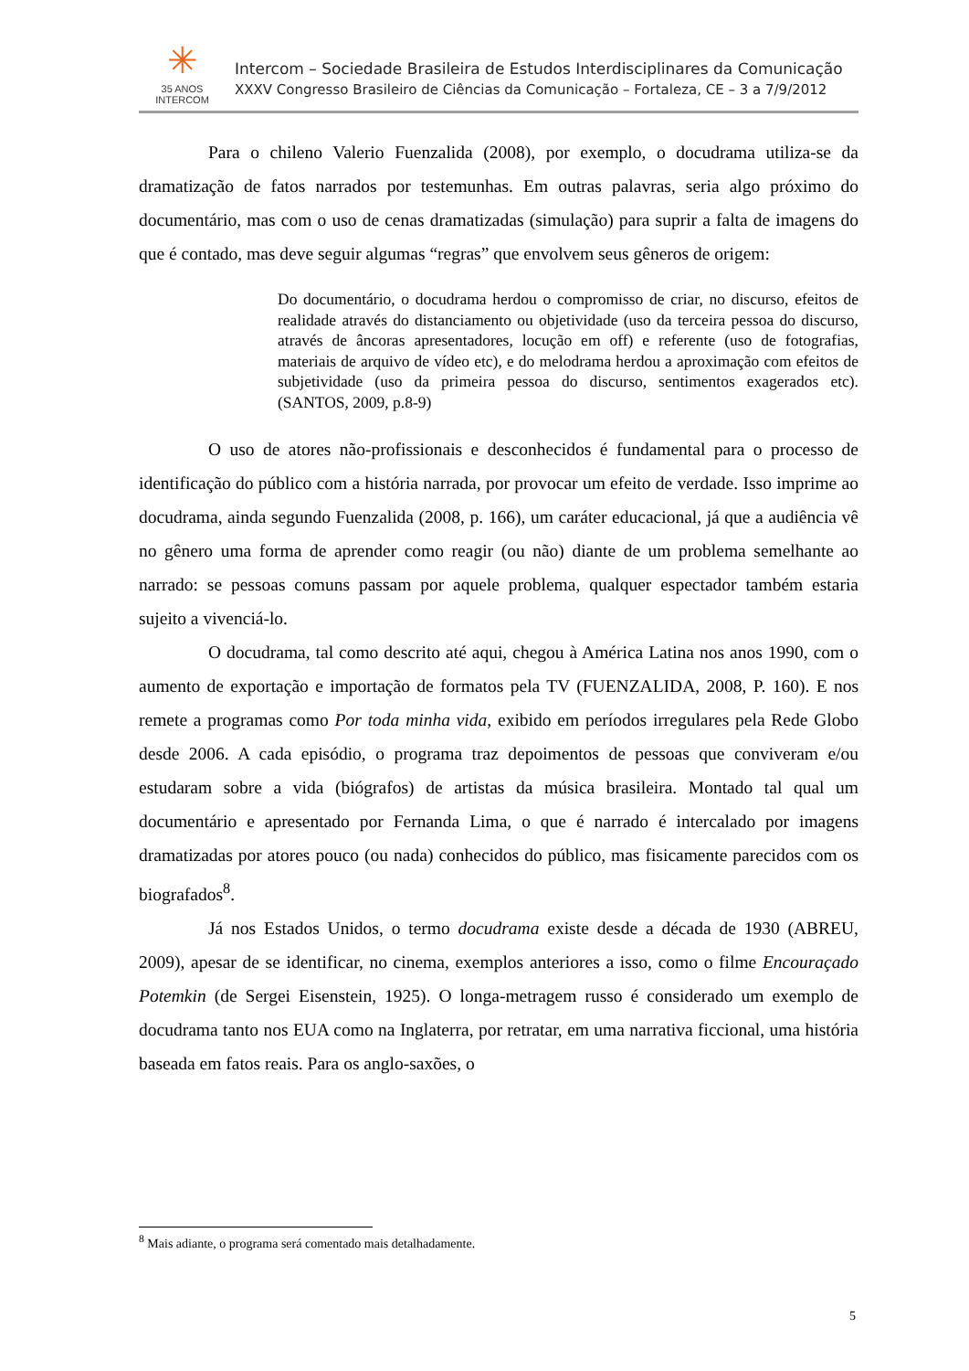✳
35 ANOS
INTERCOM
Intercom – Sociedade Brasileira de Estudos Interdisciplinares da Comunicação
XXXV Congresso Brasileiro de Ciências da Comunicação – Fortaleza, CE – 3 a 7/9/2012
Para o chileno Valerio Fuenzalida (2008), por exemplo, o docudrama utiliza-se da dramatização de fatos narrados por testemunhas. Em outras palavras, seria algo próximo do documentário, mas com o uso de cenas dramatizadas (simulação) para suprir a falta de imagens do que é contado, mas deve seguir algumas “regras” que envolvem seus gêneros de origem:
Do documentário, o docudrama herdou o compromisso de criar, no discurso, efeitos de realidade através do distanciamento ou objetividade (uso da terceira pessoa do discurso, através de âncoras apresentadores, locução em off) e referente (uso de fotografias, materiais de arquivo de vídeo etc), e do melodrama herdou a aproximação com efeitos de subjetividade (uso da primeira pessoa do discurso, sentimentos exagerados etc). (SANTOS, 2009, p.8-9)
O uso de atores não-profissionais e desconhecidos é fundamental para o processo de identificação do público com a história narrada, por provocar um efeito de verdade. Isso imprime ao docudrama, ainda segundo Fuenzalida (2008, p. 166), um caráter educacional, já que a audiência vê no gênero uma forma de aprender como reagir (ou não) diante de um problema semelhante ao narrado: se pessoas comuns passam por aquele problema, qualquer espectador também estaria sujeito a vivenciá-lo.
O docudrama, tal como descrito até aqui, chegou à América Latina nos anos 1990, com o aumento de exportação e importação de formatos pela TV (FUENZALIDA, 2008, P. 160). E nos remete a programas como Por toda minha vida, exibido em períodos irregulares pela Rede Globo desde 2006. A cada episódio, o programa traz depoimentos de pessoas que conviveram e/ou estudaram sobre a vida (biógrafos) de artistas da música brasileira. Montado tal qual um documentário e apresentado por Fernanda Lima, o que é narrado é intercalado por imagens dramatizadas por atores pouco (ou nada) conhecidos do público, mas fisicamente parecidos com os biografados<sup>8</sup>.
Já nos Estados Unidos, o termo docudrama existe desde a década de 1930 (ABREU, 2009), apesar de se identificar, no cinema, exemplos anteriores a isso, como o filme Encouraçado Potemkin (de Sergei Eisenstein, 1925). O longa-metragem russo é considerado um exemplo de docudrama tanto nos EUA como na Inglaterra, por retratar, em uma narrativa ficcional, uma história baseada em fatos reais. Para os anglo-saxões, o
<sup>8</sup> Mais adiante, o programa será comentado mais detalhadamente.
5